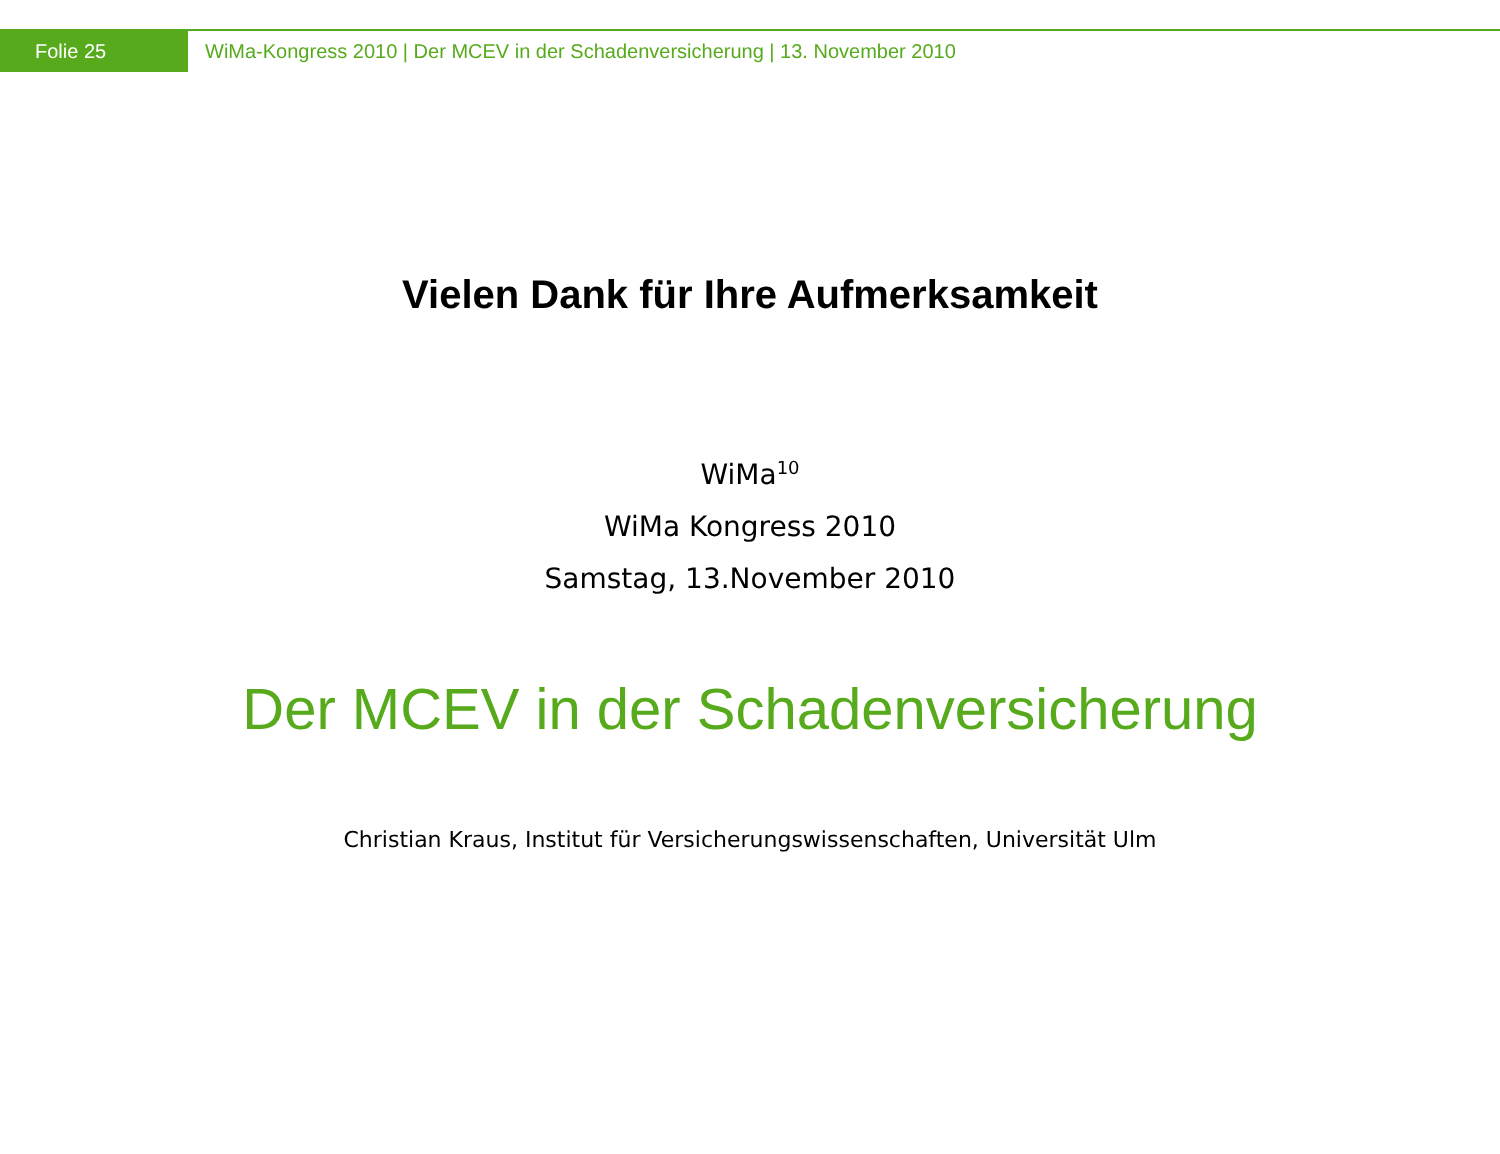Folie 25
WiMa-Kongress 2010 | Der MCEV in der Schadenversicherung | 13. November 2010
Vielen Dank für Ihre Aufmerksamkeit
WiMa<sup>10</sup>
WiMa Kongress 2010
Samstag, 13.November 2010
Der MCEV in der Schadenversicherung
Christian Kraus, Institut für Versicherungswissenschaften, Universität Ulm